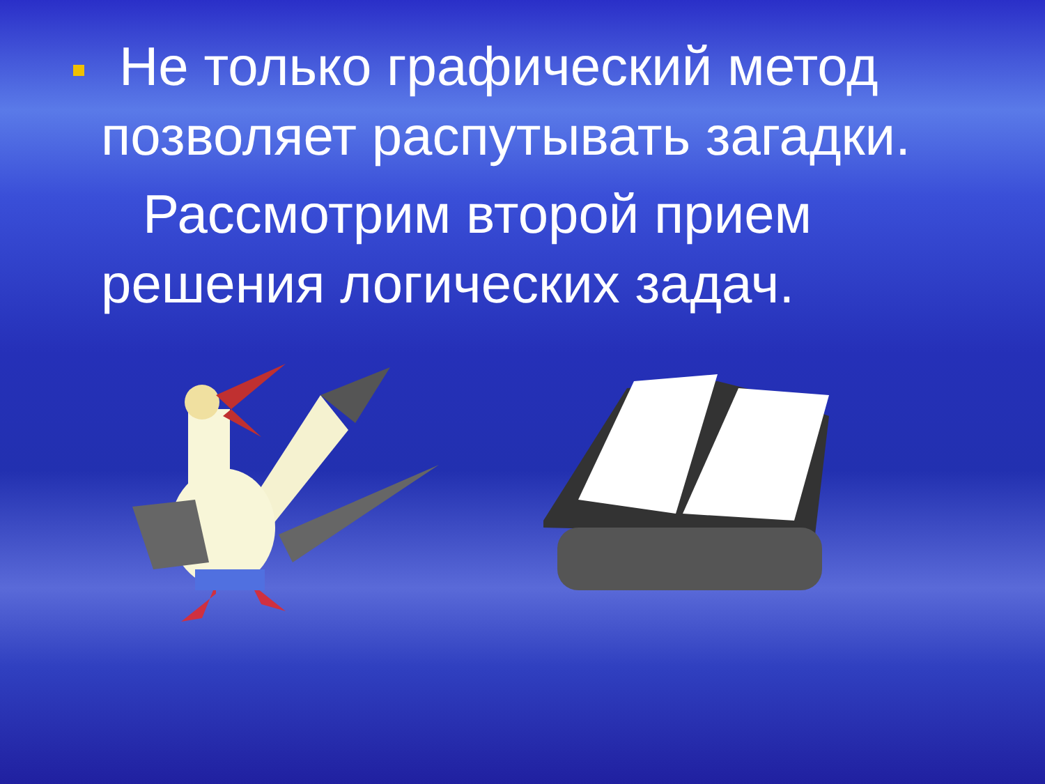Не только графический метод позволяет распутывать загадки.
Рассмотрим второй прием решения логических задач.